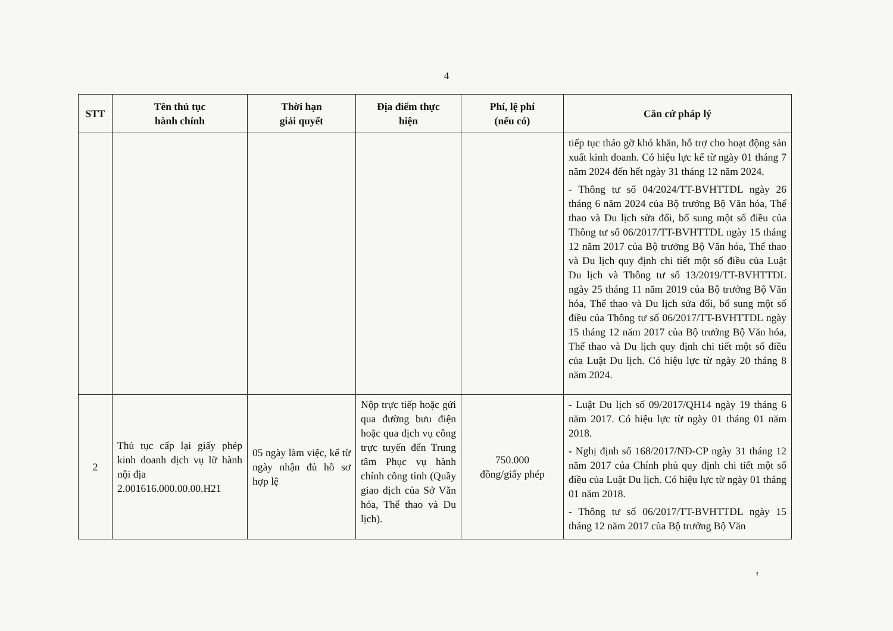4
| STT | Tên thủ tục hành chính | Thời hạn giải quyết | Địa điểm thực hiện | Phí, lệ phí (nếu có) | Căn cứ pháp lý |
| --- | --- | --- | --- | --- | --- |
| | | | | | tiếp tục tháo gỡ khó khăn, hỗ trợ cho hoạt động sản xuất kinh doanh. Có hiệu lực kể từ ngày 01 tháng 7 năm 2024 đến hết ngày 31 tháng 12 năm 2024. - Thông tư số 04/2024/TT-BVHTTDL ngày 26 tháng 6 năm 2024 của Bộ trưởng Bộ Văn hóa, Thể thao và Du lịch sửa đổi, bổ sung một số điều của Thông tư số 06/2017/TT-BVHTTDL ngày 15 tháng 12 năm 2017 của Bộ trưởng Bộ Văn hóa, Thể thao và Du lịch quy định chi tiết một số điều của Luật Du lịch và Thông tư số 13/2019/TT-BVHTTDL ngày 25 tháng 11 năm 2019 của Bộ trưởng Bộ Văn hóa, Thể thao và Du lịch sửa đổi, bổ sung một số điều của Thông tư số 06/2017/TT-BVHTTDL ngày 15 tháng 12 năm 2017 của Bộ trưởng Bộ Văn hóa, Thể thao và Du lịch quy định chi tiết một số điều của Luật Du lịch. Có hiệu lực từ ngày 20 tháng 8 năm 2024. |
| 2 | Thủ tục cấp lại giấy phép kinh doanh dịch vụ lữ hành nội địa 2.001616.000.00.00.H21 | 05 ngày làm việc, kể từ ngày nhận đủ hồ sơ hợp lệ | Nộp trực tiếp hoặc gửi qua đường bưu điện hoặc qua dịch vụ công trực tuyến đến Trung tâm Phục vụ hành chính công tỉnh (Quầy giao dịch của Sở Văn hóa, Thể thao và Du lịch). | 750.000 đồng/giấy phép | - Luật Du lịch số 09/2017/QH14 ngày 19 tháng 6 năm 2017. Có hiệu lực từ ngày 01 tháng 01 năm 2018. - Nghị định số 168/2017/NĐ-CP ngày 31 tháng 12 năm 2017 của Chính phủ quy định chi tiết một số điều của Luật Du lịch. Có hiệu lực từ ngày 01 tháng 01 năm 2018. - Thông tư số 06/2017/TT-BVHTTDL ngày 15 tháng 12 năm 2017 của Bộ trưởng Bộ Văn |
ꞌ